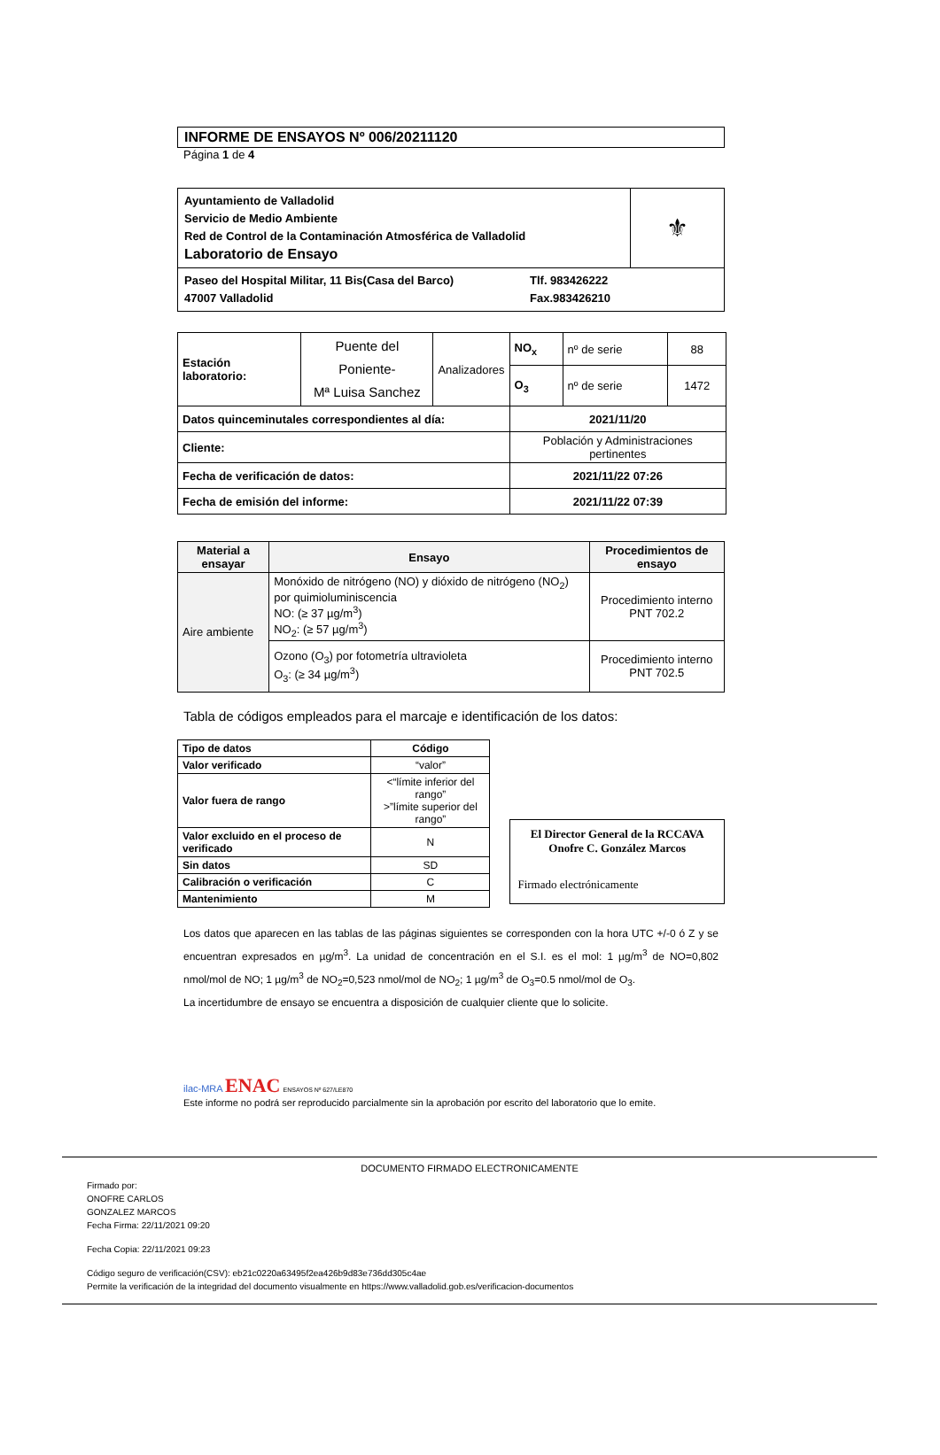INFORME DE ENSAYOS Nº 006/20211120
Página 1 de 4
| Ayuntamiento de Valladolid Servicio de Medio Ambiente Red de Control de la Contaminación Atmosférica de Valladolid Laboratorio de Ensayo | ⚜ |
| Paseo del Hospital Militar, 11 Bis(Casa del Barco) 47007 Valladolid Tlf. 983426222 Fax.983426210 | |
| Estación laboratorio: | Puente del Poniente- Mª Luisa Sanchez | Analizadores | NO<sub>x</sub> | nº de serie | 88 |
| | | | O<sub>3</sub> | nº de serie | 1472 |
| Datos quinceminutales correspondientes al día: | | | 2021/11/20 | | |
| Cliente: | | | Población y Administraciones pertinentes | | |
| Fecha de verificación de datos: | | | 2021/11/22 07:26 | | |
| Fecha de emisión del informe: | | | 2021/11/22 07:39 | | |
| Material a ensayar | Ensayo | Procedimientos de ensayo |
| --- | --- | --- |
| Aire ambiente | Monóxido de nitrógeno (NO) y dióxido de nitrógeno (NO<sub>2</sub>) por quimioluminiscencia NO: (≥ 37 µg/m<sup>3</sup>) NO<sub>2</sub>: (≥ 57 µg/m<sup>3</sup>) | Procedimiento interno PNT 702.2 |
| | Ozono (O<sub>3</sub>) por fotometría ultravioleta O<sub>3</sub>: (≥ 34 µg/m<sup>3</sup>) | Procedimiento interno PNT 702.5 |
Tabla de códigos empleados para el marcaje e identificación de los datos:
| Tipo de datos | Código |
| --- | --- |
| Valor verificado | “valor” |
| Valor fuera de rango | <“límite inferior del rango” >”límite superior del rango” |
| Valor excluido en el proceso de verificado | N |
| Sin datos | SD |
| Calibración o verificación | C |
| Mantenimiento | M |
El Director General de la RCCAVA
Onofre C. González Marcos
Firmado electrónicamente
Los datos que aparecen en las tablas de las páginas siguientes se corresponden con la hora UTC +/-0 ó Z y se encuentran expresados en µg/m<sup>3</sup>. La unidad de concentración en el S.I. es el mol: 1 µg/m<sup>3</sup> de NO=0,802 nmol/mol de NO; 1 µg/m<sup>3</sup> de NO<sub>2</sub>=0,523 nmol/mol de NO<sub>2</sub>; 1 µg/m<sup>3</sup> de O<sub>3</sub>=0.5 nmol/mol de O<sub>3</sub>.
La incertidumbre de ensayo se encuentra a disposición de cualquier cliente que lo solicite.
ilac-MRA ENAC ENSAYOS Nº 627/LE870
Este informe no podrá ser reproducido parcialmente sin la aprobación por escrito del laboratorio que lo emite.
DOCUMENTO FIRMADO ELECTRONICAMENTE
Firmado por:
ONOFRE CARLOS
GONZALEZ MARCOS
Fecha Firma: 22/11/2021 09:20
Fecha Copia: 22/11/2021 09:23
Código seguro de verificación(CSV): eb21c0220a63495f2ea426b9d83e736dd305c4ae
Permite la verificación de la integridad del documento visualmente en https://www.valladolid.gob.es/verificacion-documentos